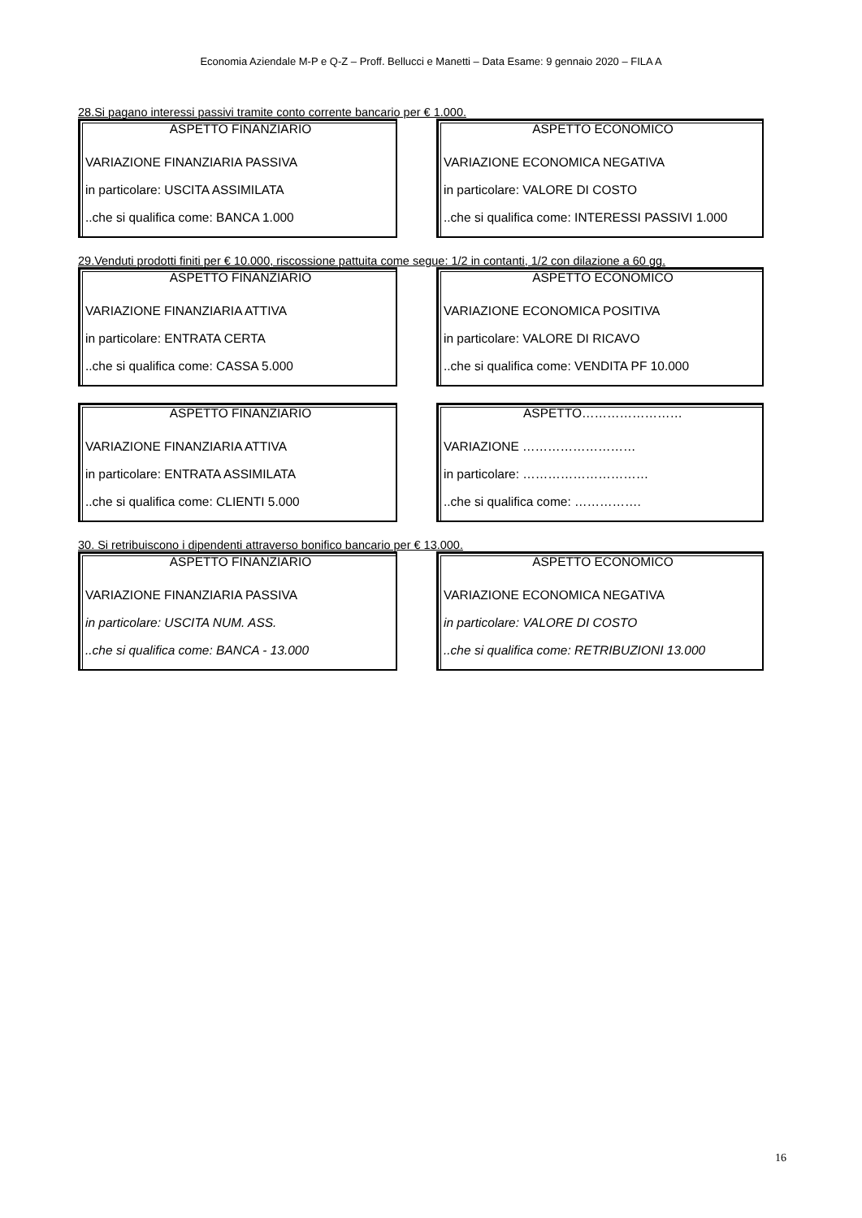Economia Aziendale M-P e Q-Z – Proff. Bellucci e Manetti – Data Esame: 9 gennaio 2020 – FILA A
28.Si pagano interessi passivi tramite conto corrente bancario per € 1.000.
ASPETTO FINANZIARIO
VARIAZIONE FINANZIARIA PASSIVA
in particolare: USCITA ASSIMILATA
..che si qualifica come: BANCA 1.000
ASPETTO ECONOMICO
VARIAZIONE ECONOMICA NEGATIVA
in particolare: VALORE DI COSTO
..che si qualifica come: INTERESSI PASSIVI 1.000
29.Venduti prodotti finiti per € 10.000, riscossione pattuita come segue: 1/2 in contanti, 1/2 con dilazione a 60 gg.
ASPETTO FINANZIARIO
VARIAZIONE FINANZIARIA ATTIVA
in particolare: ENTRATA CERTA
..che si qualifica come: CASSA 5.000
ASPETTO ECONOMICO
VARIAZIONE ECONOMICA POSITIVA
in particolare: VALORE DI RICAVO
..che si qualifica come: VENDITA PF 10.000
ASPETTO FINANZIARIO
VARIAZIONE FINANZIARIA ATTIVA
in particolare: ENTRATA ASSIMILATA
..che si qualifica come: CLIENTI 5.000
ASPETTO……………………
VARIAZIONE ………………………
in particolare: …………………………
..che si qualifica come: …………….
30. Si retribuiscono i dipendenti attraverso bonifico bancario per € 13.000.
ASPETTO FINANZIARIO
VARIAZIONE FINANZIARIA PASSIVA
in particolare: USCITA NUM. ASS.
..che si qualifica come: BANCA - 13.000
ASPETTO ECONOMICO
VARIAZIONE ECONOMICA NEGATIVA
in particolare: VALORE DI COSTO
..che si qualifica come: RETRIBUZIONI 13.000
16